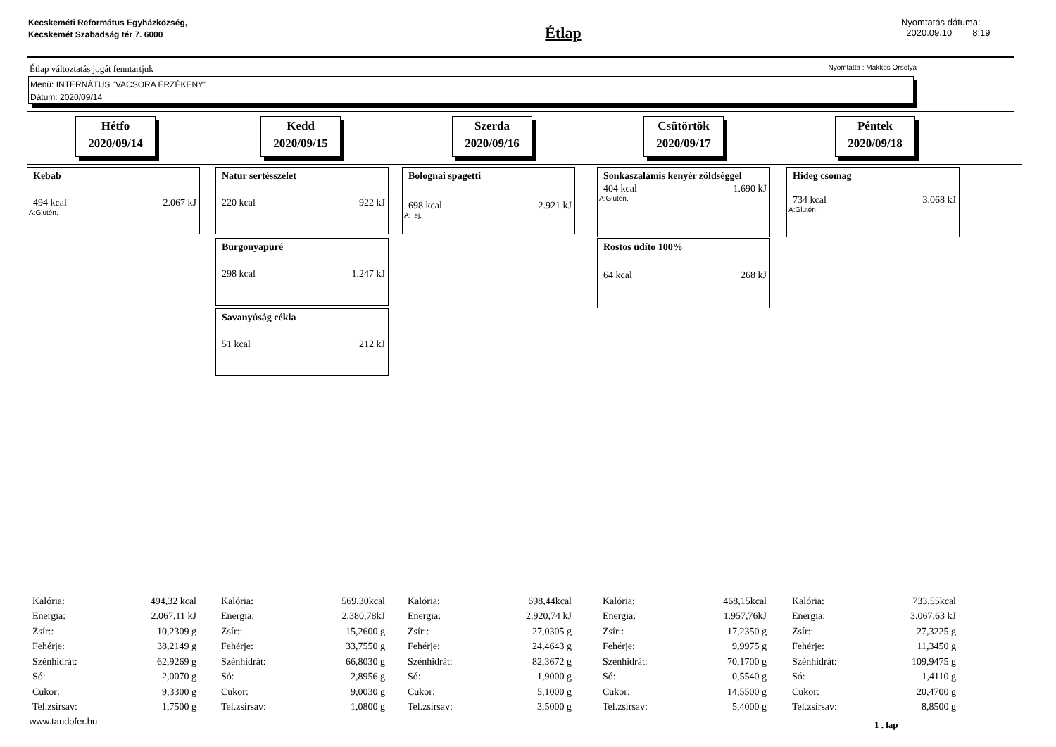Kecskeméti Református Egyházközség, Kecskemét Szabadság tér 7. 6000
Étlap
Nyomtatás dátuma:
2020.09.10 8:19
Étlap változtatás jogát fenntartjuk Nyomtatta : Makkos Orsolya
Menü: INTERNÁTUS "VACSORA ÉRZÉKENY"
Dátum: 2020/09/14
Hétfo
2020/09/14
Kedd
2020/09/15
Szerda
2020/09/16
Csütörtök
2020/09/17
Péntek
2020/09/18
Kebab
494 kcal 2.067 kJ
A:Glutén,
Natur sertésszelet
220 kcal 922 kJ
Burgonyapüré
298 kcal 1.247 kJ
Savanyúság cékla
51 kcal 212 kJ
Bolognai spagetti
698 kcal 2.921 kJ
A:Tej,
Sonkaszalámis kenyér zöldséggel
404 kcal 1.690 kJ
A:Glutén,
Rostos üdíto 100%
64 kcal 268 kJ
Hideg csomag
734 kcal 3.068 kJ
A:Glutén,
| Kalória: | 494,32 kcal |
| Energia: | 2.067,11 kJ |
| Zsír:: | 10,2309 g |
| Fehérje: | 38,2149 g |
| Szénhidrát: | 62,9269 g |
| Só: | 2,0070 g |
| Cukor: | 9,3300 g |
| Tel.zsírsav: | 1,7500 g |
| Kalória: | 569,30kcal |
| Energia: | 2.380,78kJ |
| Zsír:: | 15,2600 g |
| Fehérje: | 33,7550 g |
| Szénhidrát: | 66,8030 g |
| Só: | 2,8956 g |
| Cukor: | 9,0030 g |
| Tel.zsírsav: | 1,0800 g |
| Kalória: | 698,44kcal |
| Energia: | 2.920,74 kJ |
| Zsír:: | 27,0305 g |
| Fehérje: | 24,4643 g |
| Szénhidrát: | 82,3672 g |
| Só: | 1,9000 g |
| Cukor: | 5,1000 g |
| Tel.zsírsav: | 3,5000 g |
| Kalória: | 468,15kcal |
| Energia: | 1.957,76kJ |
| Zsír:: | 17,2350 g |
| Fehérje: | 9,9975 g |
| Szénhidrát: | 70,1700 g |
| Só: | 0,5540 g |
| Cukor: | 14,5500 g |
| Tel.zsírsav: | 5,4000 g |
| Kalória: | 733,55kcal |
| Energia: | 3.067,63 kJ |
| Zsír:: | 27,3225 g |
| Fehérje: | 11,3450 g |
| Szénhidrát: | 109,9475 g |
| Só: | 1,4110 g |
| Cukor: | 20,4700 g |
| Tel.zsírsav: | 8,8500 g |
www.tandofer.hu 1 . lap